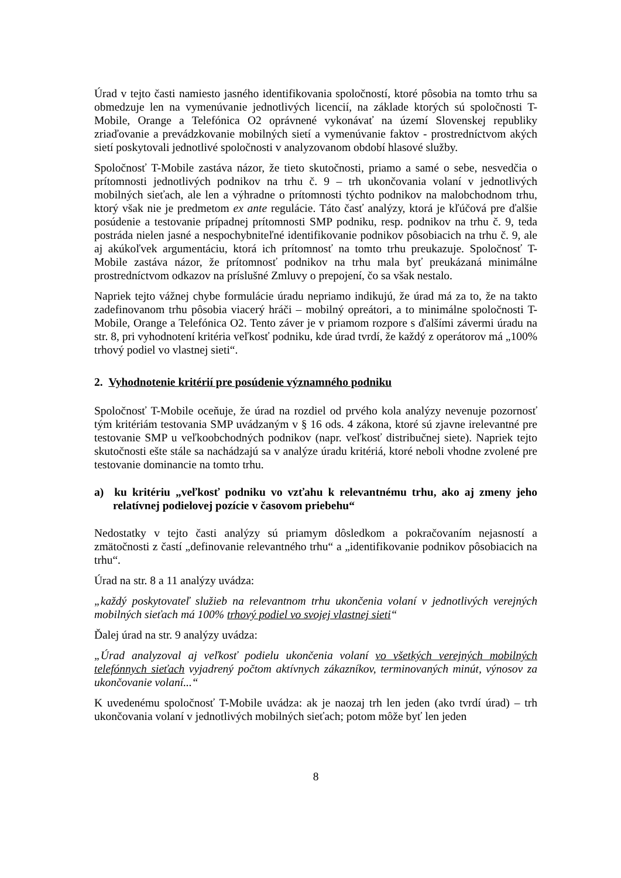Úrad v tejto časti namiesto jasného identifikovania spoločností, ktoré pôsobia na tomto trhu sa obmedzuje len na vymenúvanie jednotlivých licencií, na základe ktorých sú spoločnosti T-Mobile, Orange a Telefónica O2 oprávnené vykonávať na území Slovenskej republiky zriaďovanie a prevádzkovanie mobilných sietí a vymenúvanie faktov - prostredníctvom akých sietí poskytovali jednotlivé spoločnosti v analyzovanom období hlasové služby.
Spoločnosť T-Mobile zastáva názor, že tieto skutočnosti, priamo a samé o sebe, nesvedčia o prítomnosti jednotlivých podnikov na trhu č. 9 – trh ukončovania volaní v jednotlivých mobilných sieťach, ale len a výhradne o prítomnosti týchto podnikov na malobchodnom trhu, ktorý však nie je predmetom ex ante regulácie. Táto časť analýzy, ktorá je kľúčová pre ďalšie posúdenie a testovanie prípadnej prítomnosti SMP podniku, resp. podnikov na trhu č. 9, teda postráda nielen jasné a nespochybniteľné identifikovanie podnikov pôsobiacich na trhu č. 9, ale aj akúkoľvek argumentáciu, ktorá ich prítomnosť na tomto trhu preukazuje. Spoločnosť T-Mobile zastáva názor, že prítomnosť podnikov na trhu mala byť preukázaná minimálne prostredníctvom odkazov na príslušné Zmluvy o prepojení, čo sa však nestalo.
Napriek tejto vážnej chybe formulácie úradu nepriamo indikujú, že úrad má za to, že na takto zadefinovanom trhu pôsobia viacerý hráči – mobilný opreátori, a to minimálne spoločnosti T-Mobile, Orange a Telefónica O2. Tento záver je v priamom rozpore s ďalšími závermi úradu na str. 8, pri vyhodnotení kritéria veľkosť podniku, kde úrad tvrdí, že každý z operátorov má „100% trhový podiel vo vlastnej sieti“.
2. Vyhodnotenie kritérií pre posúdenie významného podniku
Spoločnosť T-Mobile oceňuje, že úrad na rozdiel od prvého kola analýzy nevenuje pozornosť tým kritériám testovania SMP uvádzaným v § 16 ods. 4 zákona, ktoré sú zjavne irelevantné pre testovanie SMP u veľkoobchodných podnikov (napr. veľkosť distribučnej siete). Napriek tejto skutočnosti ešte stále sa nachádzajú sa v analýze úradu kritériá, ktoré neboli vhodne zvolené pre testovanie dominancie na tomto trhu.
a) ku kritériu „veľkosť podniku vo vzťahu k relevantnému trhu, ako aj zmeny jeho relatívnej podielovej pozície v časovom priebehu“
Nedostatky v tejto časti analýzy sú priamym dôsledkom a pokračovaním nejasností a zmätočnosti z častí „definovanie relevantného trhu“ a „identifikovanie podnikov pôsobiacich na trhu“.
Úrad na str. 8 a 11 analýzy uvádza:
„každý poskytovateľ služieb na relevantnom trhu ukončenia volaní v jednotlivých verejných mobilných sieťach má 100% trhový podiel vo svojej vlastnej sieti“
Ďalej úrad na str. 9 analýzy uvádza:
„Úrad analyzoval aj veľkosť podielu ukončenia volaní vo všetkých verejných mobilných telefónnych sieťach vyjadrený počtom aktívnych zákazníkov, terminovaných minút, výnosov za ukončovanie volaní...“
K uvedenému spoločnosť T-Mobile uvádza: ak je naozaj trh len jeden (ako tvrdí úrad) – trh ukončovania volaní v jednotlivých mobilných sieťach; potom môže byť len jeden
8